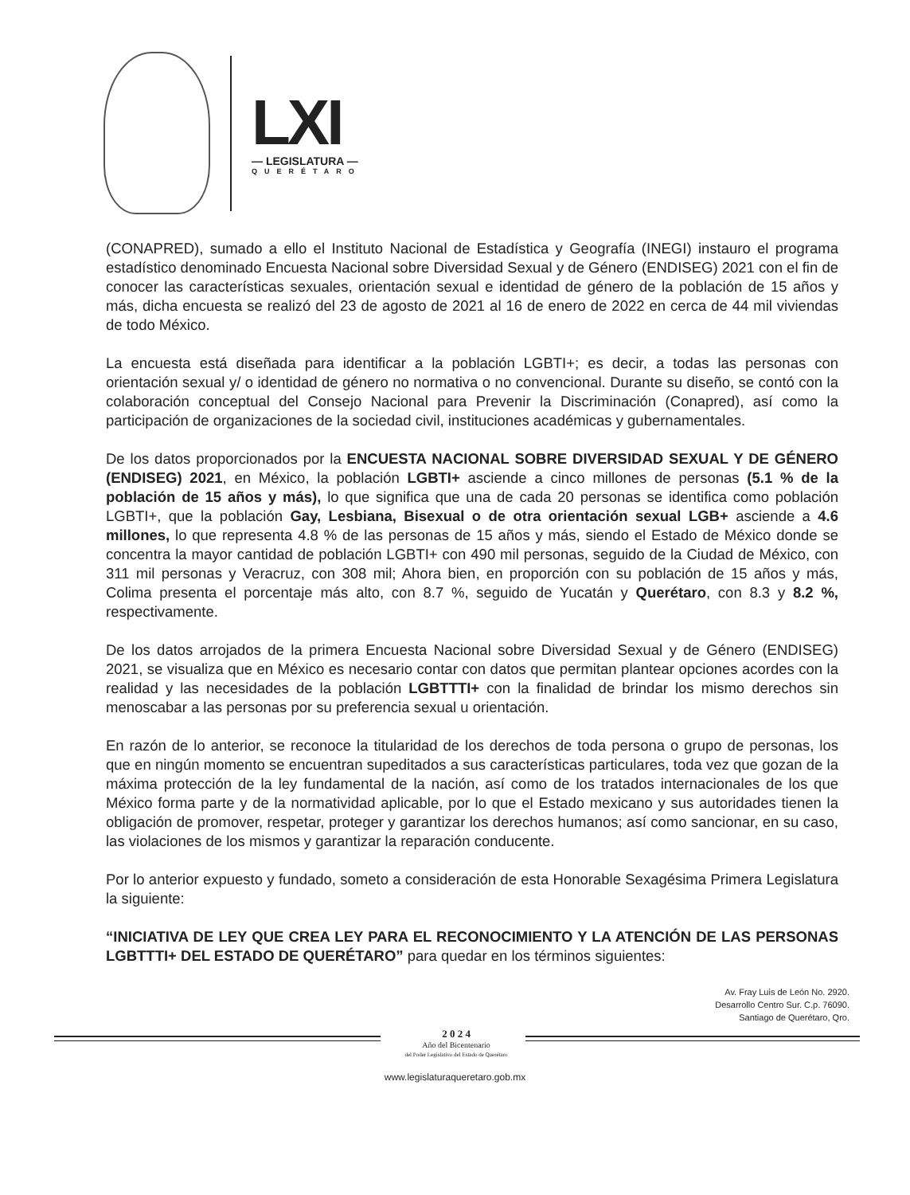LXI
— LEGISLATURA —
QUERÉTARO
(CONAPRED), sumado a ello el Instituto Nacional de Estadística y Geografía (INEGI) instauro el programa estadístico denominado Encuesta Nacional sobre Diversidad Sexual y de Género (ENDISEG) 2021 con el fin de conocer las características sexuales, orientación sexual e identidad de género de la población de 15 años y más, dicha encuesta se realizó del 23 de agosto de 2021 al 16 de enero de 2022 en cerca de 44 mil viviendas de todo México.
La encuesta está diseñada para identificar a la población LGBTI+; es decir, a todas las personas con orientación sexual y/ o identidad de género no normativa o no convencional. Durante su diseño, se contó con la colaboración conceptual del Consejo Nacional para Prevenir la Discriminación (Conapred), así como la participación de organizaciones de la sociedad civil, instituciones académicas y gubernamentales.
De los datos proporcionados por la ENCUESTA NACIONAL SOBRE DIVERSIDAD SEXUAL Y DE GÉNERO (ENDISEG) 2021, en México, la población LGBTI+ asciende a cinco millones de personas (5.1 % de la población de 15 años y más), lo que significa que una de cada 20 personas se identifica como población LGBTI+, que la población Gay, Lesbiana, Bisexual o de otra orientación sexual LGB+ asciende a 4.6 millones, lo que representa 4.8 % de las personas de 15 años y más, siendo el Estado de México donde se concentra la mayor cantidad de población LGBTI+ con 490 mil personas, seguido de la Ciudad de México, con 311 mil personas y Veracruz, con 308 mil; Ahora bien, en proporción con su población de 15 años y más, Colima presenta el porcentaje más alto, con 8.7 %, seguido de Yucatán y Querétaro, con 8.3 y 8.2 %, respectivamente.
De los datos arrojados de la primera Encuesta Nacional sobre Diversidad Sexual y de Género (ENDISEG) 2021, se visualiza que en México es necesario contar con datos que permitan plantear opciones acordes con la realidad y las necesidades de la población LGBTTTI+ con la finalidad de brindar los mismo derechos sin menoscabar a las personas por su preferencia sexual u orientación.
En razón de lo anterior, se reconoce la titularidad de los derechos de toda persona o grupo de personas, los que en ningún momento se encuentran supeditados a sus características particulares, toda vez que gozan de la máxima protección de la ley fundamental de la nación, así como de los tratados internacionales de los que México forma parte y de la normatividad aplicable, por lo que el Estado mexicano y sus autoridades tienen la obligación de promover, respetar, proteger y garantizar los derechos humanos; así como sancionar, en su caso, las violaciones de los mismos y garantizar la reparación conducente.
Por lo anterior expuesto y fundado, someto a consideración de esta Honorable Sexagésima Primera Legislatura la siguiente:
“INICIATIVA DE LEY QUE CREA LEY PARA EL RECONOCIMIENTO Y LA ATENCIÓN DE LAS PERSONAS LGBTTTI+ DEL ESTADO DE QUERÉTARO” para quedar en los términos siguientes:
Av. Fray Luis de León No. 2920.
Desarrollo Centro Sur. C.p. 76090.
Santiago de Querétaro, Qro.
2 0 2 4
Año del Bicentenario
del Poder Legislativo del Estado de Querétaro
www.legislaturaqueretaro.gob.mx